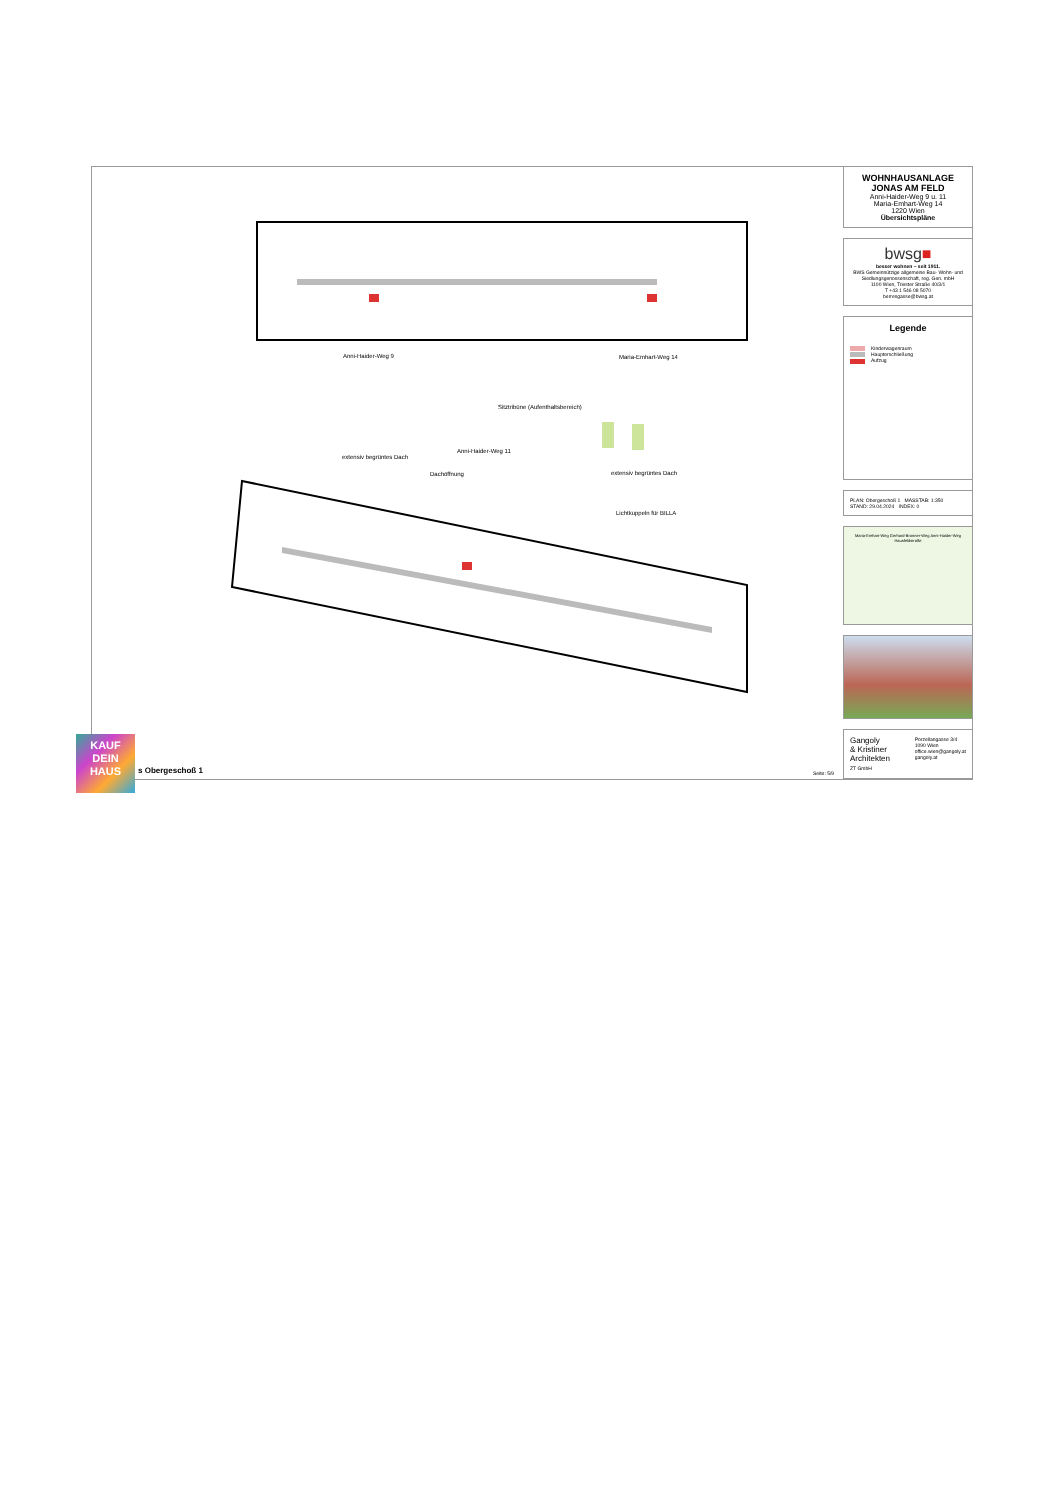Anni-Haider-Weg 9 Maria-Emhart-Weg 14
Sitztribüne (Aufenthaltsbereich)
Anni-Haider-Weg 11
extensiv begrüntes Dach
Dachöffnung extensiv begrüntes Dach
Lichtkuppeln für BILLA
WOHNHAUSANLAGE
JONAS AM FELD
Anni-Haider-Weg 9 u. 11
Maria-Emhart-Weg 14
1220 Wien
Übersichtspläne
bwsg■
besser wohnen – seit 1911.
BWS Gemeinnützige allgemeine Bau- Wohn- und Siedlungsgenossenschaft, reg. Gen. mbH
1100 Wien, Triester Straße 40/3/1
T +43 1 546 08 5070
berresgasse@bwsg.at
Legende
Kinderwagenraum
Haupterschließung
Aufzug
PLAN: Obergeschoß 1 MASSTAB: 1:350
STAND: 29.04.2024 INDEX: 0
Maria-Emhart-Weg Gerhard-Bronner-Weg Anni-Haider-Weg Hausfeldstraße
Gangoly
& Kristiner
Architekten
ZT GmbH Porzellangasse 3/4
1090 Wien
office.wien@gangoly.at
gangoly.at
KAUF
DEIN
HAUS
s Obergeschoß 1 Seite: 5/9